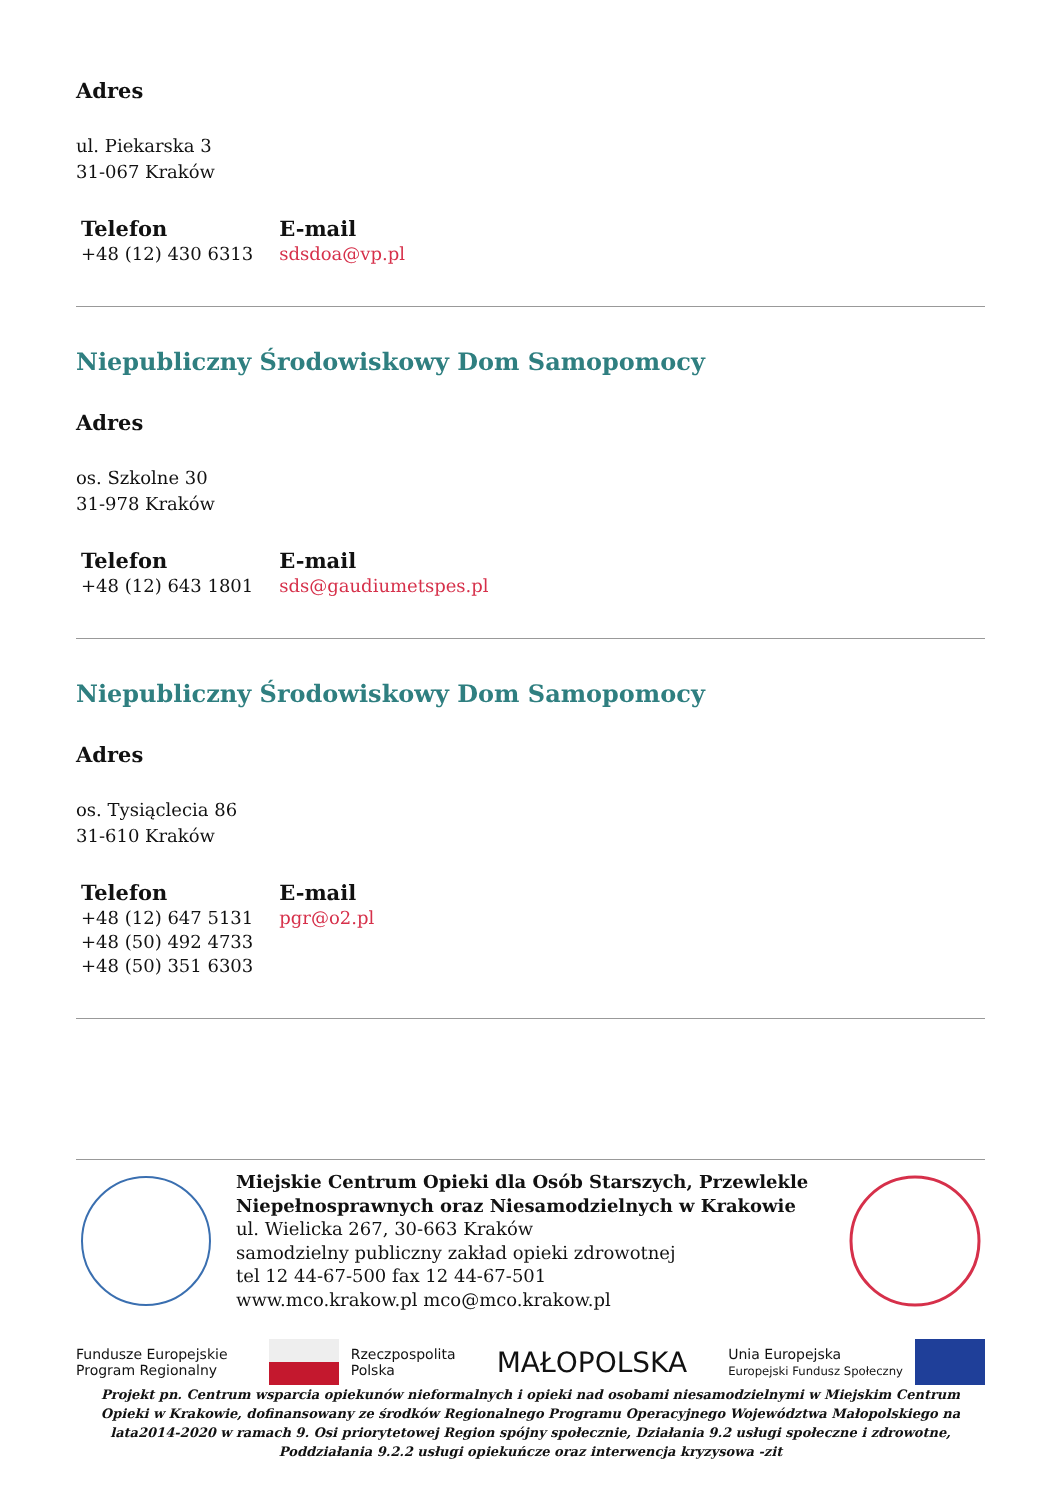Adres
ul. Piekarska 3
31-067 Kraków
Telefon
+48 (12) 430 6313
E-mail
sdsdoa@vp.pl
Niepubliczny Środowiskowy Dom Samopomocy
Adres
os. Szkolne 30
31-978 Kraków
Telefon
+48 (12) 643 1801
E-mail
sds@gaudiumetspes.pl
Niepubliczny Środowiskowy Dom Samopomocy
Adres
os. Tysiąclecia 86
31-610 Kraków
Telefon
+48 (12) 647 5131
+48 (50) 492 4733
+48 (50) 351 6303
E-mail
pgr@o2.pl
Miejskie Centrum Opieki dla Osób Starszych, Przewlekle Niepełnosprawnych oraz Niesamodzielnych w Krakowie
ul. Wielicka 267, 30-663 Kraków
samodzielny publiczny zakład opieki zdrowotnej
tel 12 44-67-500 fax 12 44-67-501
www.mco.krakow.pl mco@mco.krakow.pl
Fundusze Europejskie
Program Regionalny Rzeczpospolita
Polska MAŁOPOLSKA Unia Europejska
Europejski Fundusz Społeczny
Projekt pn. Centrum wsparcia opiekunów nieformalnych i opieki nad osobami niesamodzielnymi w Miejskim Centrum Opieki w Krakowie, dofinansowany ze środków Regionalnego Programu Operacyjnego Województwa Małopolskiego na lata2014-2020 w ramach 9. Osi priorytetowej Region spójny społecznie, Działania 9.2 usługi społeczne i zdrowotne, Poddziałania 9.2.2 usługi opiekuńcze oraz interwencja kryzysowa -zit